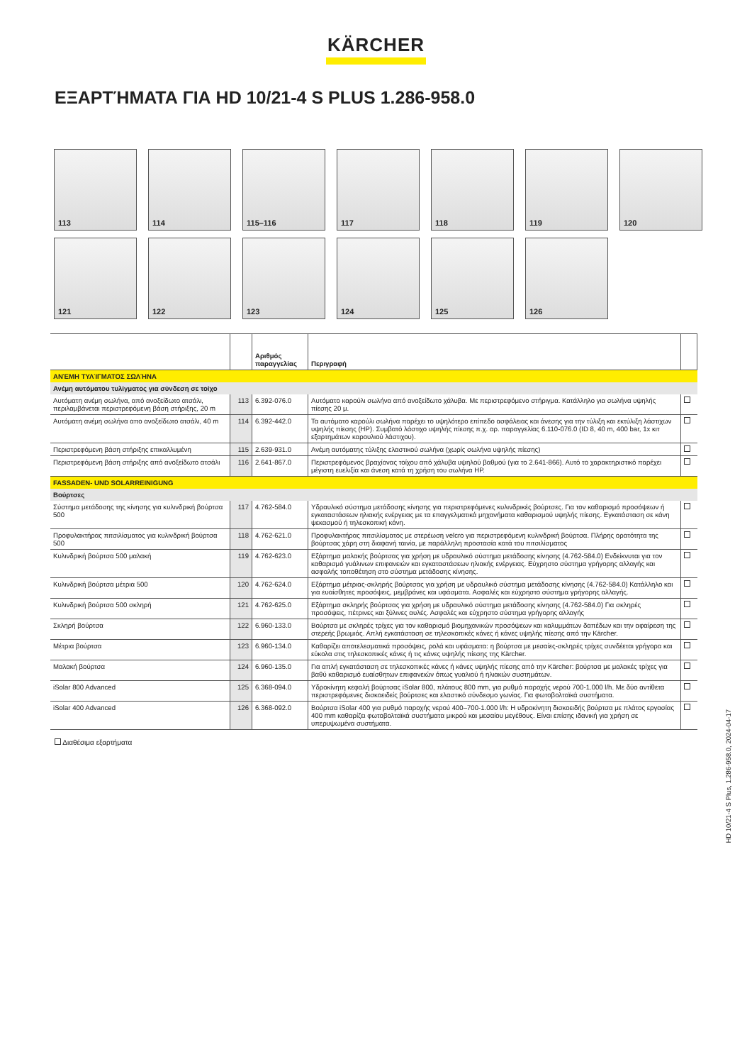KÄRCHER
ΕΞΑΡΤΉΜΑΤΑ ΓΙΑ HD 10/21-4 S PLUS 1.286-958.0
113
114
115–116
117
118
119
120
121
122
123
124
125
126
| | | Αριθμός παραγγελίας | Περιγραφή | |
| --- | --- | --- | --- | --- |
| ΑΝΈΜΗ ΤΥΛΊΓΜΑΤΟΣ ΣΩΛΉΝΑ | | | | |
| Ανέμη αυτόματου τυλίγματος για σύνδεση σε τοίχο | | | | |
| Αυτόματη ανέμη σωλήνα, από ανοξείδωτο ατσάλι, περιλαμβάνεται περιστρεφόμενη βάση στήριξης, 20 m | 113 | 6.392-076.0 | Αυτόματο καρούλι σωλήνα από ανοξείδωτο χάλυβα. Με περιστρεφόμενο στήριγμα. Κατάλληλο για σωλήνα υψηλής πίεσης 20 μ. | |
| Αυτόματη ανέμη σωλήνα απο ανοξείδωτο ατσάλι, 40 m | 114 | 6.392-442.0 | Τα αυτόματο καρούλι σωλήνα παρέχει το υψηλότερο επίπεδο ασφάλειας και άνεσης για την τύλιξη και εκτύλιξη λάστιχων υψηλής πίεσης (HP). Συμβατό λάστιχο υψηλής πίεσης π.χ. αρ. παραγγελίας 6.110-076.0 (ID 8, 40 m, 400 bar, 1x κιτ εξαρτημάτων καρουλιού λάστιχου). | |
| Περιστρεφόμενη βάση στήριξης επικαλλυμένη | 115 | 2.639-931.0 | Ανέμη αυτόματης τύλιξης ελαστικού σωλήνα (χωρίς σωλήνα υψηλής πίεσης) | |
| Περιστρεφόμενη βάση στήριξης από ανοξείδωτο ατσάλι | 116 | 2.641-867.0 | Περιστρεφόμενος βραχίονας τοίχου από χάλυβα υψηλού βαθμού (για το 2.641-866). Αυτό το χαρακτηριστικό παρέχει μέγιστη ευελιξία και άνεση κατά τη χρήση του σωλήνα HP. | |
| FASSADEN- UND SOLARREINIGUNG | | | | |
| Βούρτσες | | | | |
| Σύστημα μετάδοσης της κίνησης για κυλινδρική βούρτσα 500 | 117 | 4.762-584.0 | Υδραυλικό σύστημα μετάδοσης κίνησης για περιστρεφόμενες κυλινδρικές βούρτσες. Για τον καθαρισμό προσόψεων ή εγκαταστάσεων ηλιακής ενέργειας με τα επαγγελματικά μηχανήματα καθαρισμού υψηλής πίεσης. Εγκατάσταση σε κάνη ψεκασμού ή τηλεσκοπική κάνη. | |
| Προφυλακτήρας πιτσιλίσματος για κυλινδρική βούρτσα 500 | 118 | 4.762-621.0 | Προφυλακτήρας πιτσιλίσματος με στερέωση velcro για περιστρεφόμενη κυλινδρική βούρτσα. Πλήρης ορατότητα της βούρτσας χάρη στη διαφανή ταινία, με παράλληλη προστασία κατά του πιτσιλίσματος | |
| Κυλινδρική βούρτσα 500 μαλακή | 119 | 4.762-623.0 | Εξάρτημα μαλακής βούρτσας για χρήση με υδραυλικό σύστημα μετάδοσης κίνησης (4.762-584.0) Ενδείκνυται για τον καθαρισμό γυάλινων επιφανειών και εγκαταστάσεων ηλιακής ενέργειας. Εύχρηστο σύστημα γρήγορης αλλαγής και ασφαλής τοποθέτηση στο σύστημα μετάδοσης κίνησης. | |
| Κυλινδρική βούρτσα μέτρια 500 | 120 | 4.762-624.0 | Εξάρτημα μέτριας-σκληρής βούρτσας για χρήση με υδραυλικό σύστημα μετάδοσης κίνησης (4.762-584.0) Κατάλληλο και για ευαίσθητες προσόψεις, μεμβράνες και υφάσματα. Ασφαλές και εύχρηστο σύστημα γρήγορης αλλαγής. | |
| Κυλινδρική βούρτσα 500 σκληρή | 121 | 4.762-625.0 | Εξάρτημα σκληρής βούρτσας για χρήση με υδραυλικό σύστημα μετάδοσης κίνησης (4.762-584.0) Για σκληρές προσόψεις, πέτρινες και ξύλινες αυλές. Ασφαλές και εύχρηστο σύστημα γρήγορης αλλαγής | |
| Σκληρή βούρτσα | 122 | 6.960-133.0 | Βούρτσα με σκληρές τρίχες για τον καθαρισμό βιομηχανικών προσόψεων και καλυμμάτων δαπέδων και την αφαίρεση της στερεής βρωμιάς. Απλή εγκατάσταση σε τηλεσκοπικές κάνες ή κάνες υψηλής πίεσης από την Kärcher. | |
| Μέτρια βούρτσα | 123 | 6.960-134.0 | Καθαρίζει αποτελεσματικά προσόψεις, ρολά και υφάσματα: η βούρτσα με μεσαίες-σκληρές τρίχες συνδέεται γρήγορα και εύκολα στις τηλεσκοπικές κάνες ή τις κάνες υψηλής πίεσης της Kärcher. | |
| Μαλακή βούρτσα | 124 | 6.960-135.0 | Για απλή εγκατάσταση σε τηλεσκοπικές κάνες ή κάνες υψηλής πίεσης από την Kärcher: βούρτσα με μαλακές τρίχες για βαθύ καθαρισμό ευαίσθητων επιφανειών όπως γυαλιού ή ηλιακών συστημάτων. | |
| iSolar 800 Advanced | 125 | 6.368-094.0 | Υδροκίνητη κεφαλή βούρτσας iSolar 800, πλάτους 800 mm, για ρυθμό παροχής νερού 700-1.000 l/h. Με δύο αντίθετα περιστρεφόμενες δισκοειδείς βούρτσες και ελαστικό σύνδεσμο γωνίας. Για φωτοβολταϊκά συστήματα. | |
| iSolar 400 Advanced | 126 | 6.368-092.0 | Βούρτσα iSolar 400 για ρυθμό παροχής νερού 400–700-1.000 l/h: Η υδροκίνητη δισκοειδής βούρτσα με πλάτος εργασίας 400 mm καθαρίζει φωτοβολταϊκά συστήματα μικρού και μεσαίου μεγέθους. Είναι επίσης ιδανική για χρήση σε υπερυψωμένα συστήματα. | |
Διαθέσιμα εξαρτήματα
HD 10/21-4 S Plus, 1.286-958.0, 2024-04-17